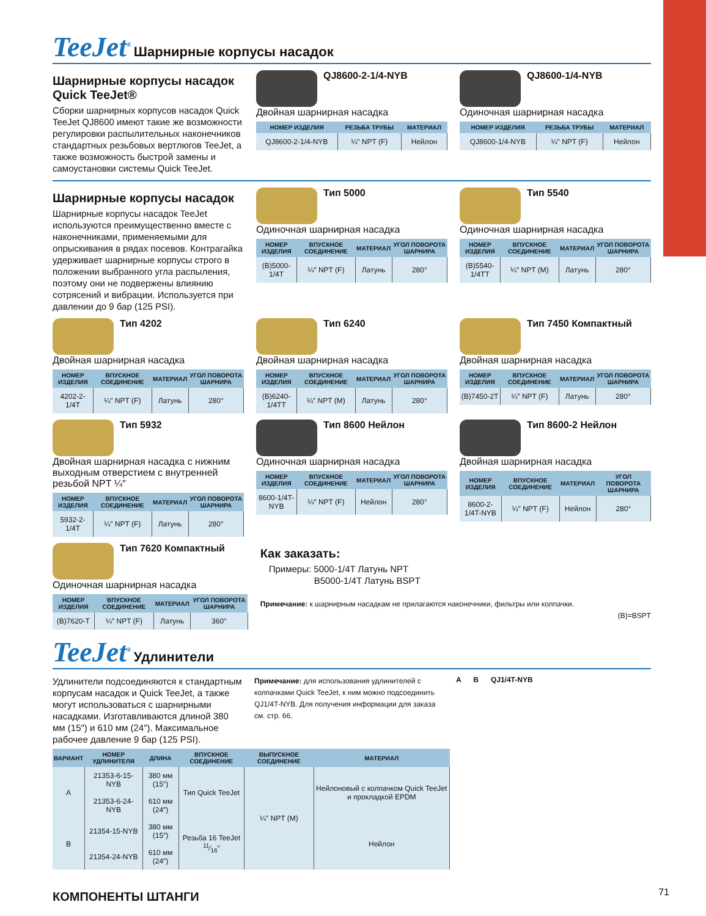TeeJet<sup>®</sup> Шарнирные корпусы насадок
Шарнирные корпусы насадок Quick TeeJet®
Сборки шарнирных корпусов насадок Quick TeeJet QJ8600 имеют такие же возможности регулировки распылительных наконечников стандартных резьбовых вертлюгов TeeJet, а также возможность быстрой замены и самоустановки системы Quick TeeJet.
QJ8600-2-1/4-NYB
Двойная шарнирная насадка
| НОМЕР ИЗДЕЛИЯ | РЕЗЬБА ТРУБЫ | МАТЕРИАЛ |
| --- | --- | --- |
| QJ8600-2-1/4-NYB | ¼″ NPT (F) | Нейлон |
QJ8600-1/4-NYB
Одиночная шарнирная насадка
| НОМЕР ИЗДЕЛИЯ | РЕЗЬБА ТРУБЫ | МАТЕРИАЛ |
| --- | --- | --- |
| QJ8600-1/4-NYB | ¼″ NPT (F) | Нейлон |
Шарнирные корпусы насадок
Шарнирные корпусы насадок TeeJet используются преимущественно вместе с наконечниками, применяемыми для опрыскивания в рядах посевов. Контрагайка удерживает шарнирные корпусы строго в положении выбранного угла распыления, поэтому они не подвержены влиянию сотрясений и вибрации. Используется при давлении до 9 бар (125 PSI).
Тип 5000
Одиночная шарнирная насадка
| НОМЕР ИЗДЕЛИЯ | ВПУСКНОЕ СОЕДИНЕНИЕ | МАТЕРИАЛ | УГОЛ ПОВОРОТА ШАРНИРА |
| --- | --- | --- | --- |
| (B)5000-1/4T | ¼″ NPT (F) | Латунь | 280° |
Тип 5540
Одиночная шарнирная насадка
| НОМЕР ИЗДЕЛИЯ | ВПУСКНОЕ СОЕДИНЕНИЕ | МАТЕРИАЛ | УГОЛ ПОВОРОТА ШАРНИРА |
| --- | --- | --- | --- |
| (B)5540-1/4TT | ¼″ NPT (M) | Латунь | 280° |
Тип 4202
Двойная шарнирная насадка
| НОМЕР ИЗДЕЛИЯ | ВПУСКНОЕ СОЕДИНЕНИЕ | МАТЕРИАЛ | УГОЛ ПОВОРОТА ШАРНИРА |
| --- | --- | --- | --- |
| 4202-2-1/4T | ¼″ NPT (F) | Латунь | 280° |
Тип 6240
Двойная шарнирная насадка
| НОМЕР ИЗДЕЛИЯ | ВПУСКНОЕ СОЕДИНЕНИЕ | МАТЕРИАЛ | УГОЛ ПОВОРОТА ШАРНИРА |
| --- | --- | --- | --- |
| (B)6240-1/4TT | ¼″ NPT (M) | Латунь | 280° |
Тип 7450 Компактный
Двойная шарнирная насадка
| НОМЕР ИЗДЕЛИЯ | ВПУСКНОЕ СОЕДИНЕНИЕ | МАТЕРИАЛ | УГОЛ ПОВОРОТА ШАРНИРА |
| --- | --- | --- | --- |
| (B)7450-2T | ¼″ NPT (F) | Латунь | 280° |
Тип 5932
Двойная шарнирная насадка с нижним выходным отверстием с внутренней резьбой NPT ¼″
| НОМЕР ИЗДЕЛИЯ | ВПУСКНОЕ СОЕДИНЕНИЕ | МАТЕРИАЛ | УГОЛ ПОВОРОТА ШАРНИРА |
| --- | --- | --- | --- |
| 5932-2-1/4T | ¼″ NPT (F) | Латунь | 280° |
Тип 8600 Нейлон
Одиночная шарнирная насадка
| НОМЕР ИЗДЕЛИЯ | ВПУСКНОЕ СОЕДИНЕНИЕ | МАТЕРИАЛ | УГОЛ ПОВОРОТА ШАРНИРА |
| --- | --- | --- | --- |
| 8600-1/4T-NYB | ¼″ NPT (F) | Нейлон | 280° |
Тип 8600-2 Нейлон
Двойная шарнирная насадка
| НОМЕР ИЗДЕЛИЯ | ВПУСКНОЕ СОЕДИНЕНИЕ | МАТЕРИАЛ | УГОЛ ПОВОРОТА ШАРНИРА |
| --- | --- | --- | --- |
| 8600-2-1/4T-NYB | ¼″ NPT (F) | Нейлон | 280° |
Тип 7620 Компактный
Одиночная шарнирная насадка
| НОМЕР ИЗДЕЛИЯ | ВПУСКНОЕ СОЕДИНЕНИЕ | МАТЕРИАЛ | УГОЛ ПОВОРОТА ШАРНИРА |
| --- | --- | --- | --- |
| (B)7620-T | ¼″ NPT (F) | Латунь | 360° |
Как заказать:
Примеры: 5000-1/4T Латунь NPT
B5000-1/4T Латунь BSPT
Примечание: к шарнирным насадкам не прилагаются наконечники, фильтры или колпачки.
(B)=BSPT
TeeJet<sup>®</sup> Удлинители
Удлинители подсоединяются к стандартным корпусам насадок и Quick TeeJet, а также могут использоваться с шарнирными насадками. Изготавливаются длиной 380 мм (15″) и 610 мм (24″). Максимальное рабочее давление 9 бар (125 PSI).
Примечание: для использования удлинителей с колпачками Quick TeeJet, к ним можно подсоединить QJ1/4T-NYB. Для получения информации для заказа см. стр. 66.
A B QJ1/4T-NYB
| ВАРИАНТ | НОМЕР УДЛИНИТЕЛЯ | ДЛИНА | ВПУСКНОЕ СОЕДИНЕНИЕ | ВЫПУСКНОЕ СОЕДИНЕНИЕ | МАТЕРИАЛ |
| --- | --- | --- | --- | --- | --- |
| A | 21353-6-15-NYB | 380 мм (15″) | Тип Quick TeeJet | ¼″ NPT (M) | Нейлоновый с колпачком Quick TeeJet и прокладкой EPDM |
| | 21353-6-24-NYB | 610 мм (24″) | | | |
| B | 21354-15-NYB | 380 мм (15″) | Резьба 16 TeeJet 11⁄16″ | | Нейлон |
| | 21354-24-NYB | 610 мм (24″) | | | |
КОМПОНЕНТЫ ШТАНГИ 71